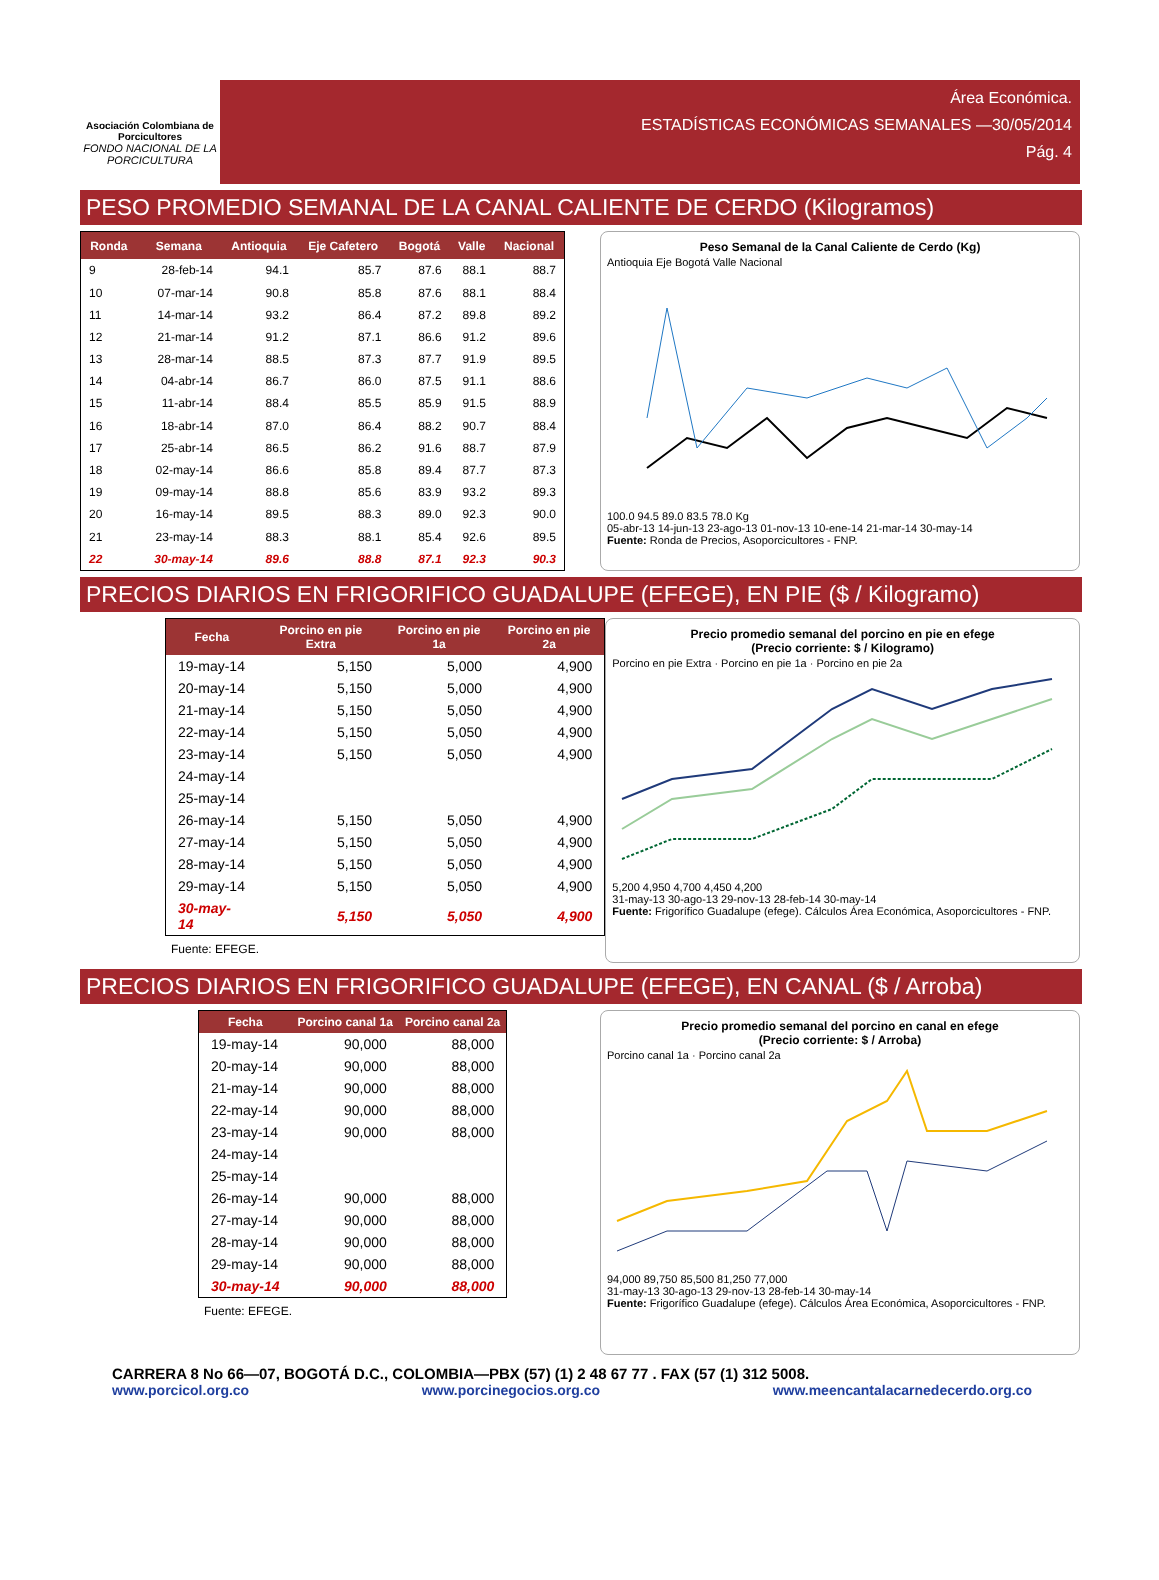Asociación Colombiana de Porcicultores
FONDO NACIONAL DE LA PORCICULTURA
Área Económica.
ESTADÍSTICAS ECONÓMICAS SEMANALES —30/05/2014
Pág. 4
PESO PROMEDIO SEMANAL DE LA CANAL CALIENTE DE CERDO (Kilogramos)
| Ronda | Semana | Antioquia | Eje Cafetero | Bogotá | Valle | Nacional |
| --- | --- | --- | --- | --- | --- | --- |
| 9 | 28-feb-14 | 94.1 | 85.7 | 87.6 | 88.1 | 88.7 |
| 10 | 07-mar-14 | 90.8 | 85.8 | 87.6 | 88.1 | 88.4 |
| 11 | 14-mar-14 | 93.2 | 86.4 | 87.2 | 89.8 | 89.2 |
| 12 | 21-mar-14 | 91.2 | 87.1 | 86.6 | 91.2 | 89.6 |
| 13 | 28-mar-14 | 88.5 | 87.3 | 87.7 | 91.9 | 89.5 |
| 14 | 04-abr-14 | 86.7 | 86.0 | 87.5 | 91.1 | 88.6 |
| 15 | 11-abr-14 | 88.4 | 85.5 | 85.9 | 91.5 | 88.9 |
| 16 | 18-abr-14 | 87.0 | 86.4 | 88.2 | 90.7 | 88.4 |
| 17 | 25-abr-14 | 86.5 | 86.2 | 91.6 | 88.7 | 87.9 |
| 18 | 02-may-14 | 86.6 | 85.8 | 89.4 | 87.7 | 87.3 |
| 19 | 09-may-14 | 88.8 | 85.6 | 83.9 | 93.2 | 89.3 |
| 20 | 16-may-14 | 89.5 | 88.3 | 89.0 | 92.3 | 90.0 |
| 21 | 23-may-14 | 88.3 | 88.1 | 85.4 | 92.6 | 89.5 |
| 22 | 30-may-14 | 89.6 | 88.8 | 87.1 | 92.3 | 90.3 |
Peso Semanal de la Canal Caliente de Cerdo (Kg)
Antioquia Eje Bogotá Valle Nacional
100.0 94.5 89.0 83.5 78.0 Kg
05-abr-13 14-jun-13 23-ago-13 01-nov-13 10-ene-14 21-mar-14 30-may-14
Fuente: Ronda de Precios, Asoporcicultores - FNP.
PRECIOS DIARIOS EN FRIGORIFICO GUADALUPE (EFEGE), EN PIE ($ / Kilogramo)
| Fecha | Porcino en pie Extra | Porcino en pie 1a | Porcino en pie 2a |
| --- | --- | --- | --- |
| 19-may-14 | 5,150 | 5,000 | 4,900 |
| 20-may-14 | 5,150 | 5,000 | 4,900 |
| 21-may-14 | 5,150 | 5,050 | 4,900 |
| 22-may-14 | 5,150 | 5,050 | 4,900 |
| 23-may-14 | 5,150 | 5,050 | 4,900 |
| 24-may-14 | | | |
| 25-may-14 | | | |
| 26-may-14 | 5,150 | 5,050 | 4,900 |
| 27-may-14 | 5,150 | 5,050 | 4,900 |
| 28-may-14 | 5,150 | 5,050 | 4,900 |
| 29-may-14 | 5,150 | 5,050 | 4,900 |
| 30-may-14 | 5,150 | 5,050 | 4,900 |
Fuente: EFEGE.
Precio promedio semanal del porcino en pie en efege
(Precio corriente: $ / Kilogramo)
Porcino en pie Extra · Porcino en pie 1a · Porcino en pie 2a
5,200 4,950 4,700 4,450 4,200
31-may-13 30-ago-13 29-nov-13 28-feb-14 30-may-14
Fuente: Frigorífico Guadalupe (efege). Cálculos Área Económica, Asoporcicultores - FNP.
PRECIOS DIARIOS EN FRIGORIFICO GUADALUPE (EFEGE), EN CANAL ($ / Arroba)
| Fecha | Porcino canal 1a | Porcino canal 2a |
| --- | --- | --- |
| 19-may-14 | 90,000 | 88,000 |
| 20-may-14 | 90,000 | 88,000 |
| 21-may-14 | 90,000 | 88,000 |
| 22-may-14 | 90,000 | 88,000 |
| 23-may-14 | 90,000 | 88,000 |
| 24-may-14 | | |
| 25-may-14 | | |
| 26-may-14 | 90,000 | 88,000 |
| 27-may-14 | 90,000 | 88,000 |
| 28-may-14 | 90,000 | 88,000 |
| 29-may-14 | 90,000 | 88,000 |
| 30-may-14 | 90,000 | 88,000 |
Fuente: EFEGE.
Precio promedio semanal del porcino en canal en efege
(Precio corriente: $ / Arroba)
Porcino canal 1a · Porcino canal 2a
94,000 89,750 85,500 81,250 77,000
31-may-13 30-ago-13 29-nov-13 28-feb-14 30-may-14
Fuente: Frigorífico Guadalupe (efege). Cálculos Área Económica, Asoporcicultores - FNP.
CARRERA 8 No 66—07, BOGOTÁ D.C., COLOMBIA—PBX (57) (1) 2 48 67 77 . FAX (57 (1) 312 5008.
www.porcicol.org.co www.porcinegocios.org.co www.meencantalacarnedecerdo.org.co